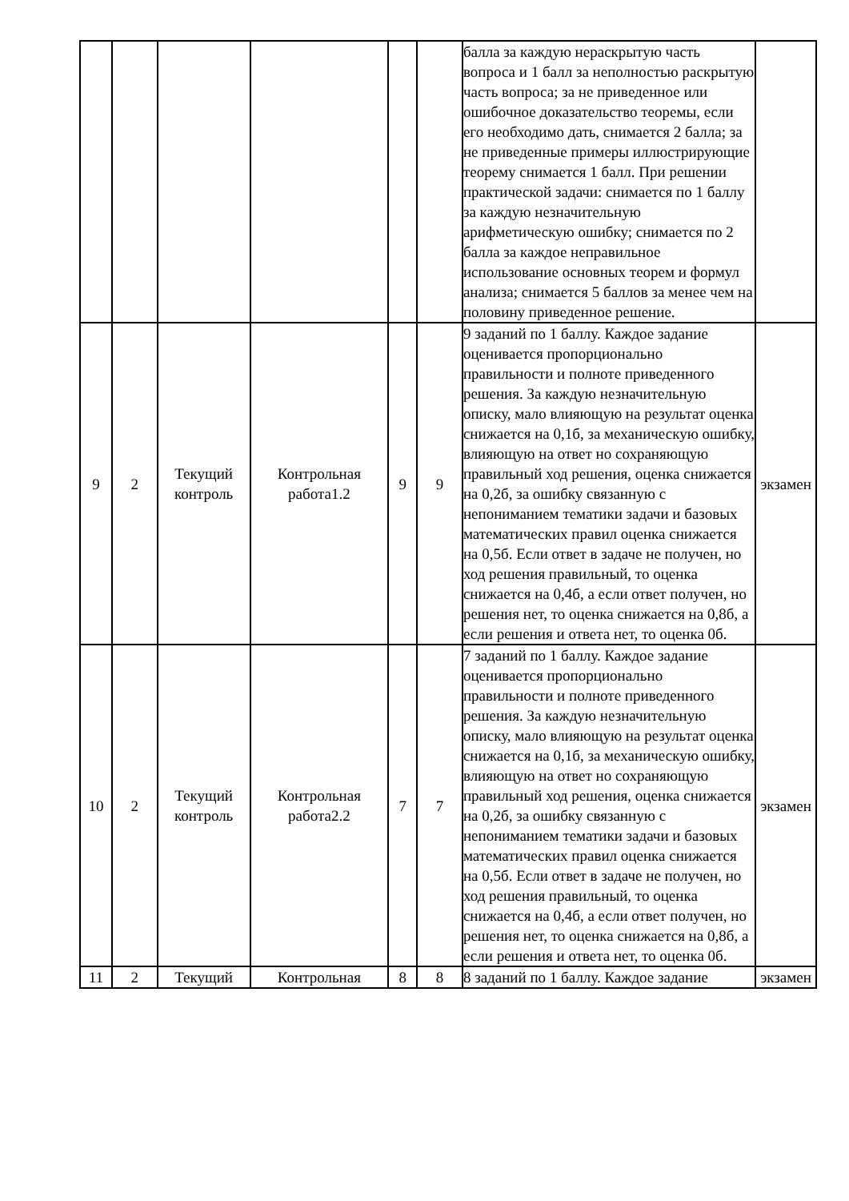| | | | | | | балла за каждую нераскрытую часть вопроса и 1 балл за неполностью раскрытую часть вопроса; за не приведенное или ошибочное доказательство теоремы, если его необходимо дать, снимается 2 балла; за не приведенные примеры иллюстрирующие теорему снимается 1 балл. При решении практической задачи: снимается по 1 баллу за каждую незначительную арифметическую ошибку; снимается по 2 балла за каждое неправильное использование основных теорем и формул анализа; снимается 5 баллов за менее чем на половину приведенное решение. | |
| 9 | 2 | Текущий контроль | Контрольная работа1.2 | 9 | 9 | 9 заданий по 1 баллу. Каждое задание оценивается пропорционально правильности и полноте приведенного решения. За каждую незначительную описку, мало влияющую на результат оценка снижается на 0,1б, за механическую ошибку, влияющую на ответ но сохраняющую правильный ход решения, оценка снижается на 0,2б, за ошибку связанную с непониманием тематики задачи и базовых математических правил оценка снижается на 0,5б. Если ответ в задаче не получен, но ход решения правильный, то оценка снижается на 0,4б, а если ответ получен, но решения нет, то оценка снижается на 0,8б, а если решения и ответа нет, то оценка 0б. | экзамен |
| 10 | 2 | Текущий контроль | Контрольная работа2.2 | 7 | 7 | 7 заданий по 1 баллу. Каждое задание оценивается пропорционально правильности и полноте приведенного решения. За каждую незначительную описку, мало влияющую на результат оценка снижается на 0,1б, за механическую ошибку, влияющую на ответ но сохраняющую правильный ход решения, оценка снижается на 0,2б, за ошибку связанную с непониманием тематики задачи и базовых математических правил оценка снижается на 0,5б. Если ответ в задаче не получен, но ход решения правильный, то оценка снижается на 0,4б, а если ответ получен, но решения нет, то оценка снижается на 0,8б, а если решения и ответа нет, то оценка 0б. | экзамен |
| 11 | 2 | Текущий | Контрольная | 8 | 8 | 8 заданий по 1 баллу. Каждое задание | экзамен |